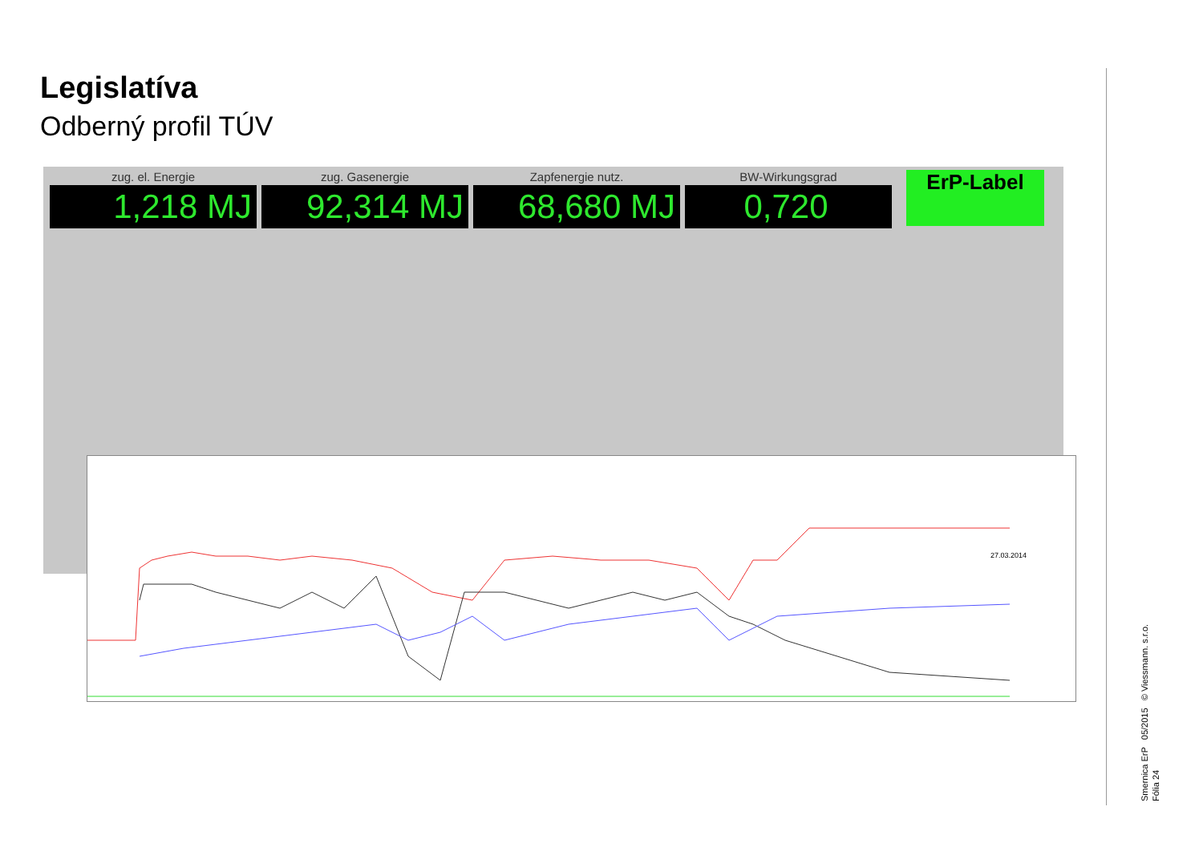Legislatíva
Odberný profil TÚV
zug. el. Energie
1,218 MJ
zug. Gasenergie
92,314 MJ
Zapfenergie nutz.
68,680 MJ
BW-Wirkungsgrad
0,720
ErP-Label
27.03.2014
Smernica ErP 05/2015 © Viessmann. s.r.o.
Fólia 24